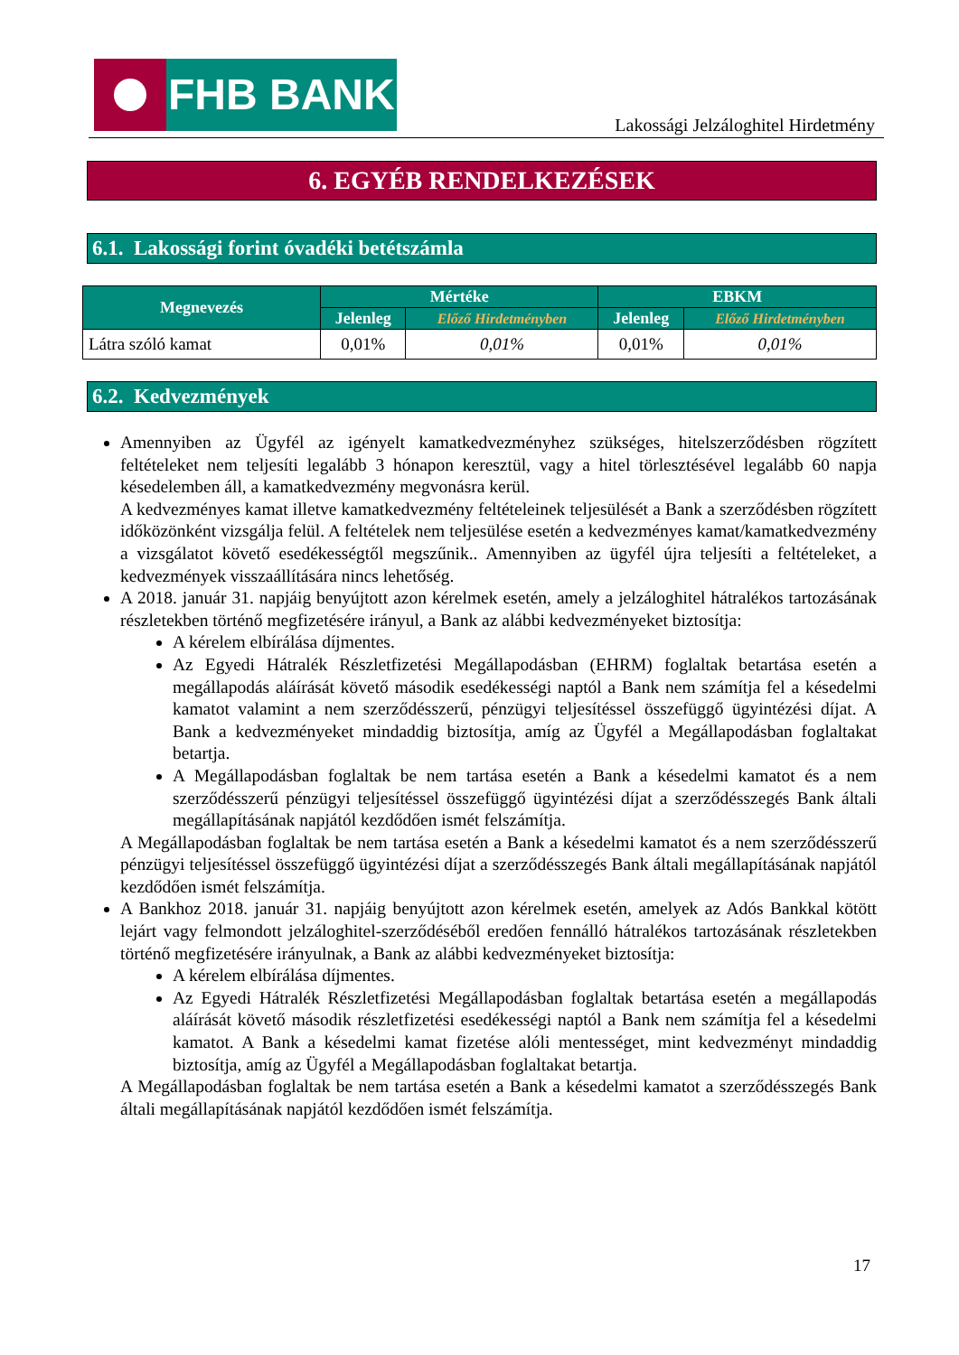FHB BANK
Lakossági Jelzáloghitel Hirdetmény
6. EGYÉB RENDELKEZÉSEK
6.1. Lakossági forint óvadéki betétszámla
| Megnevezés | Mértéke | | EBKM | |
| --- | --- | --- | --- | --- |
| | Jelenleg | Előző Hirdetményben | Jelenleg | Előző Hirdetményben |
| Látra szóló kamat | 0,01% | 0,01% | 0,01% | 0,01% |
6.2. Kedvezmények
Amennyiben az Ügyfél az igényelt kamatkedvezményhez szükséges, hitelszerződésben rögzített feltételeket nem teljesíti legalább 3 hónapon keresztül, vagy a hitel törlesztésével legalább 60 napja késedelemben áll, a kamatkedvezmény megvonásra kerül.
A kedvezményes kamat illetve kamatkedvezmény feltételeinek teljesülését a Bank a szerződésben rögzített időközönként vizsgálja felül. A feltételek nem teljesülése esetén a kedvezményes kamat/kamatkedvezmény a vizsgálatot követő esedékességtől megszűnik.. Amennyiben az ügyfél újra teljesíti a feltételeket, a kedvezmények visszaállítására nincs lehetőség.
A 2018. január 31. napjáig benyújtott azon kérelmek esetén, amely a jelzáloghitel hátralékos tartozásának részletekben történő megfizetésére irányul, a Bank az alábbi kedvezményeket biztosítja:
A kérelem elbírálása díjmentes.
Az Egyedi Hátralék Részletfizetési Megállapodásban (EHRM) foglaltak betartása esetén a megállapodás aláírását követő második esedékességi naptól a Bank nem számítja fel a késedelmi kamatot valamint a nem szerződésszerű, pénzügyi teljesítéssel összefüggő ügyintézési díjat. A Bank a kedvezményeket mindaddig biztosítja, amíg az Ügyfél a Megállapodásban foglaltakat betartja.
A Megállapodásban foglaltak be nem tartása esetén a Bank a késedelmi kamatot és a nem szerződésszerű pénzügyi teljesítéssel összefüggő ügyintézési díjat a szerződésszegés Bank általi megállapításának napjától kezdődően ismét felszámítja.
A Megállapodásban foglaltak be nem tartása esetén a Bank a késedelmi kamatot és a nem szerződésszerű pénzügyi teljesítéssel összefüggő ügyintézési díjat a szerződésszegés Bank általi megállapításának napjától kezdődően ismét felszámítja.
A Bankhoz 2018. január 31. napjáig benyújtott azon kérelmek esetén, amelyek az Adós Bankkal kötött lejárt vagy felmondott jelzáloghitel-szerződéséből eredően fennálló hátralékos tartozásának részletekben történő megfizetésére irányulnak, a Bank az alábbi kedvezményeket biztosítja:
A kérelem elbírálása díjmentes.
Az Egyedi Hátralék Részletfizetési Megállapodásban foglaltak betartása esetén a megállapodás aláírását követő második részletfizetési esedékességi naptól a Bank nem számítja fel a késedelmi kamatot. A Bank a késedelmi kamat fizetése alóli mentességet, mint kedvezményt mindaddig biztosítja, amíg az Ügyfél a Megállapodásban foglaltakat betartja.
A Megállapodásban foglaltak be nem tartása esetén a Bank a késedelmi kamatot a szerződésszegés Bank általi megállapításának napjától kezdődően ismét felszámítja.
17